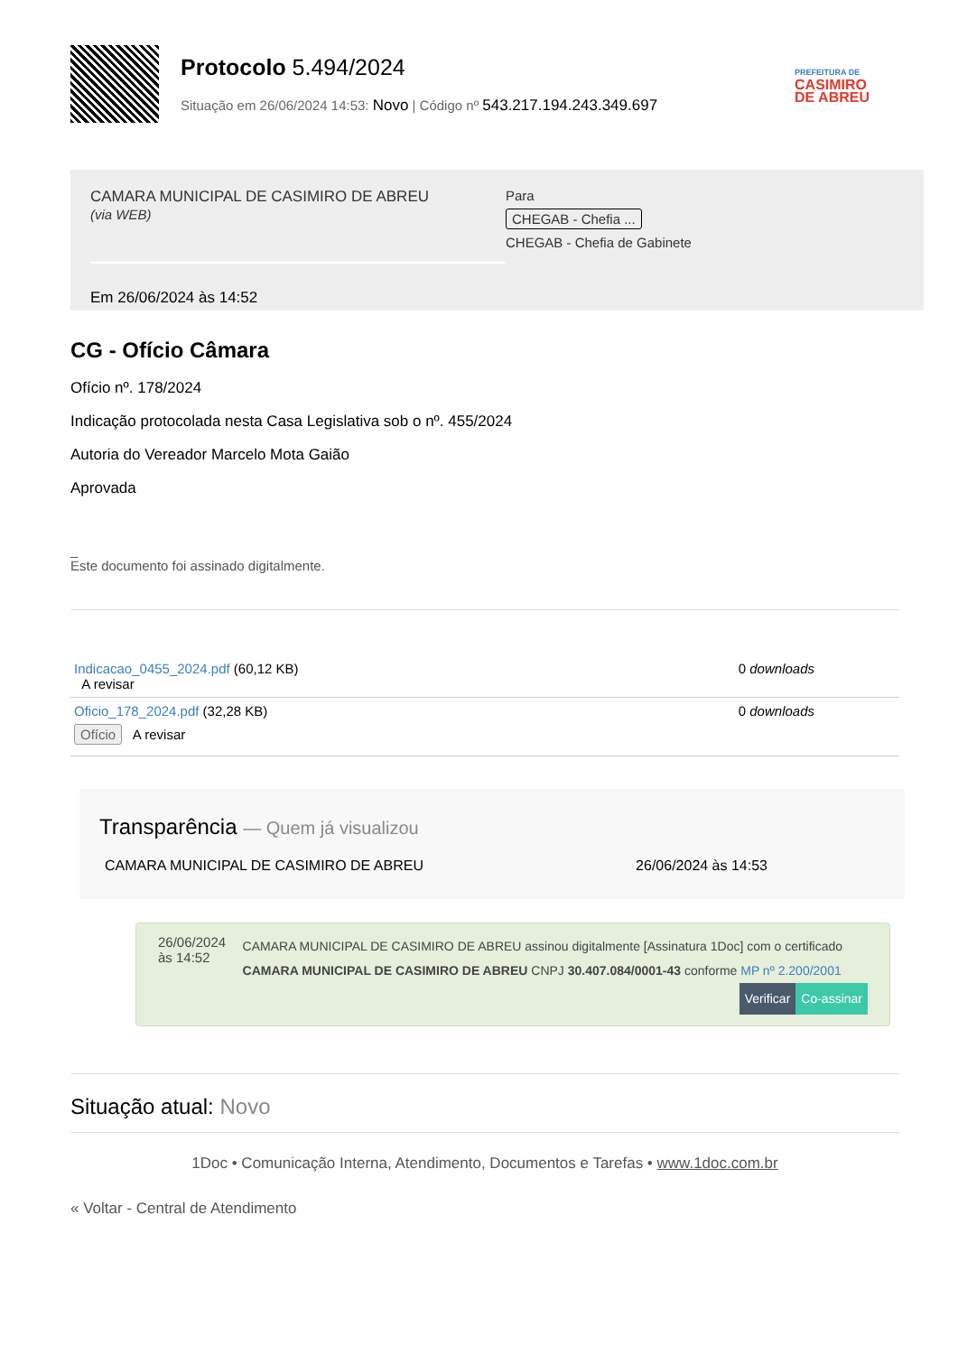Protocolo 5.494/2024
Situação em 26/06/2024 14:53: Novo | Código nº 543.217.194.243.349.697
PREFEITURA DE
CASIMIRO
DE ABREU
CAMARA MUNICIPAL DE CASIMIRO DE ABREU
(via WEB)
Para
CHEGAB - Chefia ...
CHEGAB - Chefia de Gabinete
Em 26/06/2024 às 14:52
CG - Ofício Câmara
Ofício nº. 178/2024
Indicação protocolada nesta Casa Legislativa sob o nº. 455/2024
Autoria do Vereador Marcelo Mota Gaião
Aprovada
_
Este documento foi assinado digitalmente.
Indicacao_0455_2024.pdf (60,12 KB)
A revisar
0 downloads
Oficio_178_2024.pdf (32,28 KB)
Ofício A revisar
0 downloads
Transparência — Quem já visualizou
CAMARA MUNICIPAL DE CASIMIRO DE ABREU 26/06/2024 às 14:53
26/06/2024 às 14:52
CAMARA MUNICIPAL DE CASIMIRO DE ABREU assinou digitalmente [Assinatura 1Doc] com o certificado CAMARA MUNICIPAL DE CASIMIRO DE ABREU CNPJ 30.407.084/0001-43 conforme MP nº 2.200/2001
Verificar Co-assinar
Situação atual: Novo
1Doc • Comunicação Interna, Atendimento, Documentos e Tarefas • www.1doc.com.br
« Voltar - Central de Atendimento